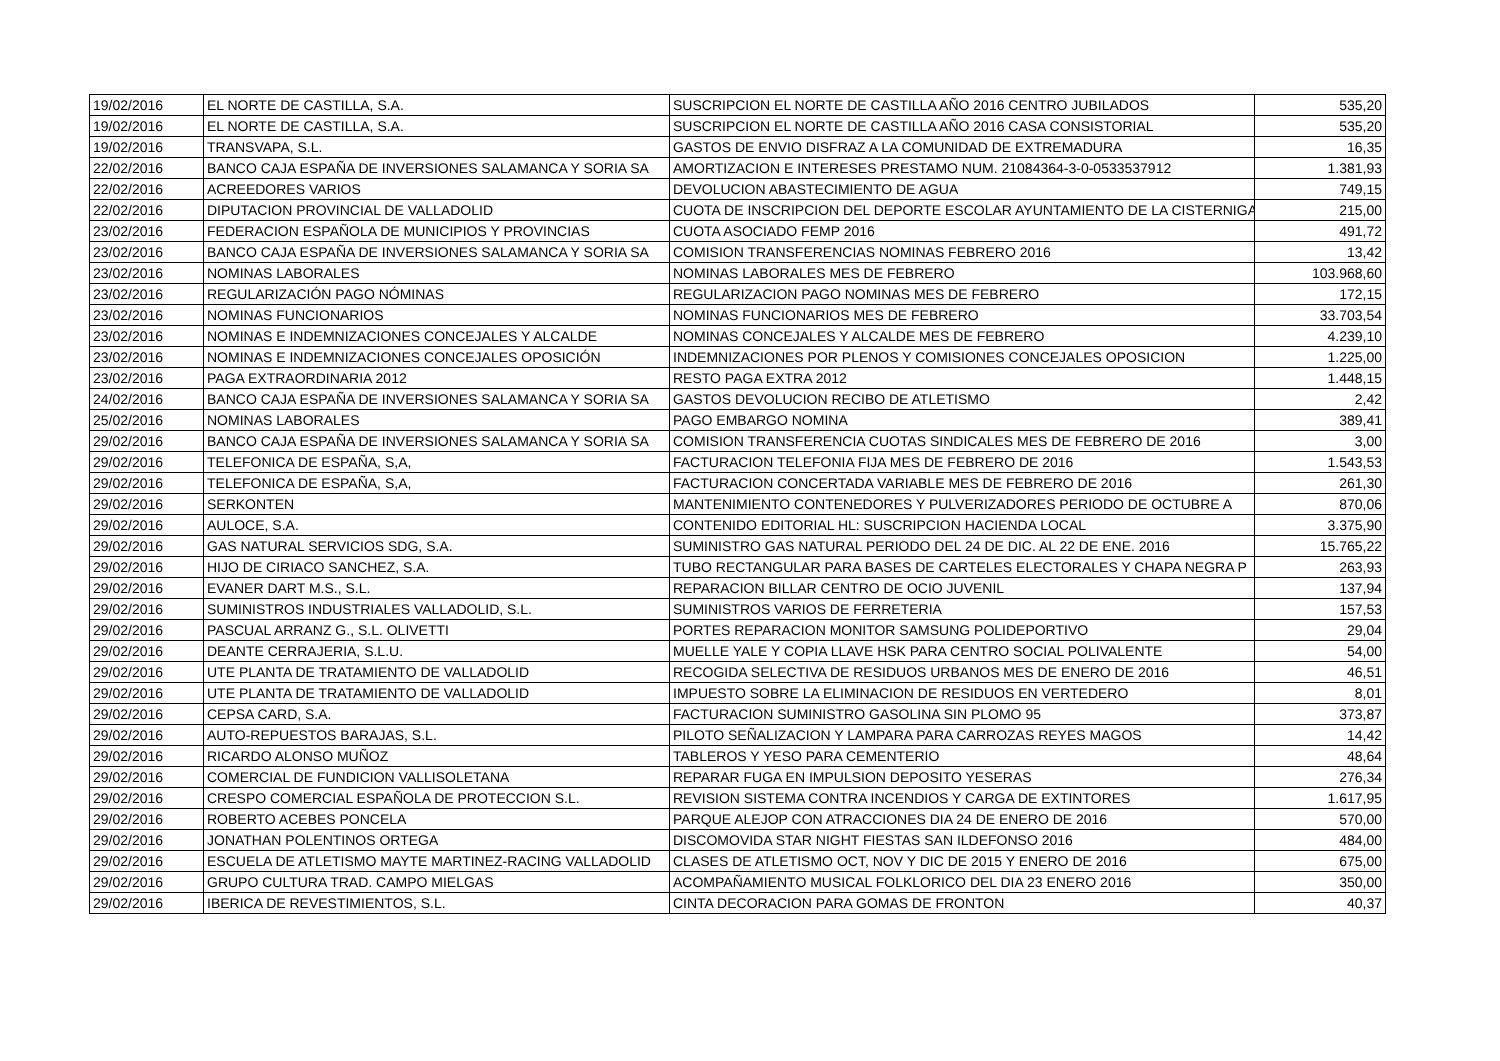| 19/02/2016 | EL NORTE DE CASTILLA, S.A. | SUSCRIPCION EL NORTE DE CASTILLA AÑO 2016 CENTRO JUBILADOS | 535,20 |
| 19/02/2016 | EL NORTE DE CASTILLA, S.A. | SUSCRIPCION EL NORTE DE CASTILLA AÑO 2016 CASA CONSISTORIAL | 535,20 |
| 19/02/2016 | TRANSVAPA, S.L. | GASTOS DE ENVIO DISFRAZ A LA COMUNIDAD DE EXTREMADURA | 16,35 |
| 22/02/2016 | BANCO CAJA ESPAÑA DE INVERSIONES SALAMANCA Y SORIA SA | AMORTIZACION E INTERESES PRESTAMO NUM. 21084364-3-0-0533537912 | 1.381,93 |
| 22/02/2016 | ACREEDORES VARIOS | DEVOLUCION ABASTECIMIENTO DE AGUA | 749,15 |
| 22/02/2016 | DIPUTACION PROVINCIAL DE VALLADOLID | CUOTA DE INSCRIPCION DEL DEPORTE ESCOLAR AYUNTAMIENTO DE LA CISTERNIGA | 215,00 |
| 23/02/2016 | FEDERACION ESPAÑOLA DE MUNICIPIOS Y PROVINCIAS | CUOTA ASOCIADO FEMP 2016 | 491,72 |
| 23/02/2016 | BANCO CAJA ESPAÑA DE INVERSIONES SALAMANCA Y SORIA SA | COMISION TRANSFERENCIAS NOMINAS FEBRERO 2016 | 13,42 |
| 23/02/2016 | NOMINAS LABORALES | NOMINAS LABORALES MES DE FEBRERO | 103.968,60 |
| 23/02/2016 | REGULARIZACIÓN PAGO NÓMINAS | REGULARIZACION PAGO NOMINAS MES DE FEBRERO | 172,15 |
| 23/02/2016 | NOMINAS FUNCIONARIOS | NOMINAS FUNCIONARIOS MES DE FEBRERO | 33.703,54 |
| 23/02/2016 | NOMINAS E INDEMNIZACIONES CONCEJALES Y ALCALDE | NOMINAS CONCEJALES Y ALCALDE MES DE FEBRERO | 4.239,10 |
| 23/02/2016 | NOMINAS E INDEMNIZACIONES CONCEJALES OPOSICIÓN | INDEMNIZACIONES POR PLENOS Y COMISIONES CONCEJALES OPOSICION | 1.225,00 |
| 23/02/2016 | PAGA EXTRAORDINARIA 2012 | RESTO PAGA EXTRA 2012 | 1.448,15 |
| 24/02/2016 | BANCO CAJA ESPAÑA DE INVERSIONES SALAMANCA Y SORIA SA | GASTOS DEVOLUCION RECIBO DE ATLETISMO | 2,42 |
| 25/02/2016 | NOMINAS LABORALES | PAGO EMBARGO NOMINA | 389,41 |
| 29/02/2016 | BANCO CAJA ESPAÑA DE INVERSIONES SALAMANCA Y SORIA SA | COMISION TRANSFERENCIA CUOTAS SINDICALES MES DE FEBRERO DE 2016 | 3,00 |
| 29/02/2016 | TELEFONICA DE ESPAÑA, S,A, | FACTURACION TELEFONIA FIJA MES DE FEBRERO DE 2016 | 1.543,53 |
| 29/02/2016 | TELEFONICA DE ESPAÑA, S,A, | FACTURACION CONCERTADA VARIABLE MES DE FEBRERO DE 2016 | 261,30 |
| 29/02/2016 | SERKONTEN | MANTENIMIENTO CONTENEDORES Y PULVERIZADORES PERIODO DE OCTUBRE A | 870,06 |
| 29/02/2016 | AULOCE, S.A. | CONTENIDO EDITORIAL HL: SUSCRIPCION HACIENDA LOCAL | 3.375,90 |
| 29/02/2016 | GAS NATURAL SERVICIOS SDG, S.A. | SUMINISTRO GAS NATURAL PERIODO DEL 24 DE DIC. AL 22 DE ENE. 2016 | 15.765,22 |
| 29/02/2016 | HIJO DE CIRIACO SANCHEZ, S.A. | TUBO RECTANGULAR PARA BASES DE CARTELES ELECTORALES Y CHAPA NEGRA P | 263,93 |
| 29/02/2016 | EVANER DART M.S., S.L. | REPARACION BILLAR CENTRO DE OCIO JUVENIL | 137,94 |
| 29/02/2016 | SUMINISTROS INDUSTRIALES VALLADOLID, S.L. | SUMINISTROS VARIOS DE FERRETERIA | 157,53 |
| 29/02/2016 | PASCUAL ARRANZ G., S.L. OLIVETTI | PORTES REPARACION MONITOR SAMSUNG POLIDEPORTIVO | 29,04 |
| 29/02/2016 | DEANTE CERRAJERIA, S.L.U. | MUELLE YALE Y COPIA LLAVE HSK PARA CENTRO SOCIAL POLIVALENTE | 54,00 |
| 29/02/2016 | UTE PLANTA DE TRATAMIENTO DE VALLADOLID | RECOGIDA SELECTIVA DE RESIDUOS URBANOS MES DE ENERO DE 2016 | 46,51 |
| 29/02/2016 | UTE PLANTA DE TRATAMIENTO DE VALLADOLID | IMPUESTO SOBRE LA ELIMINACION DE RESIDUOS EN VERTEDERO | 8,01 |
| 29/02/2016 | CEPSA CARD, S.A. | FACTURACION SUMINISTRO GASOLINA SIN PLOMO 95 | 373,87 |
| 29/02/2016 | AUTO-REPUESTOS BARAJAS, S.L. | PILOTO SEÑALIZACION Y LAMPARA PARA CARROZAS REYES MAGOS | 14,42 |
| 29/02/2016 | RICARDO ALONSO MUÑOZ | TABLEROS Y YESO PARA CEMENTERIO | 48,64 |
| 29/02/2016 | COMERCIAL DE FUNDICION VALLISOLETANA | REPARAR FUGA EN IMPULSION DEPOSITO YESERAS | 276,34 |
| 29/02/2016 | CRESPO COMERCIAL ESPAÑOLA DE PROTECCION S.L. | REVISION SISTEMA CONTRA INCENDIOS Y CARGA DE EXTINTORES | 1.617,95 |
| 29/02/2016 | ROBERTO ACEBES PONCELA | PARQUE ALEJOP CON ATRACCIONES DIA 24 DE ENERO DE 2016 | 570,00 |
| 29/02/2016 | JONATHAN POLENTINOS ORTEGA | DISCOMOVIDA STAR NIGHT FIESTAS SAN ILDEFONSO 2016 | 484,00 |
| 29/02/2016 | ESCUELA DE ATLETISMO MAYTE MARTINEZ-RACING VALLADOLID | CLASES DE ATLETISMO OCT, NOV Y DIC DE 2015 Y ENERO DE 2016 | 675,00 |
| 29/02/2016 | GRUPO CULTURA TRAD. CAMPO MIELGAS | ACOMPAÑAMIENTO MUSICAL FOLKLORICO DEL DIA 23 ENERO 2016 | 350,00 |
| 29/02/2016 | IBERICA DE REVESTIMIENTOS, S.L. | CINTA DECORACION PARA GOMAS DE FRONTON | 40,37 |